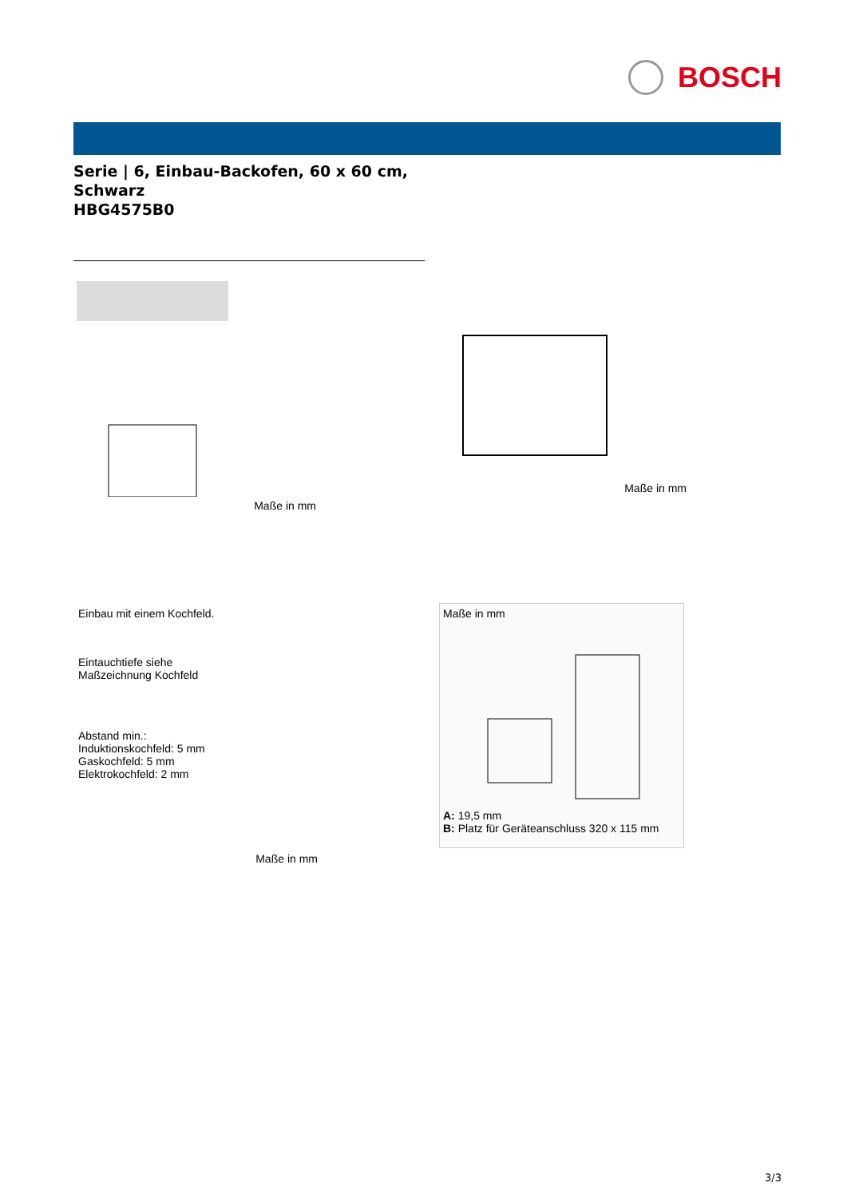BOSCH
Serie | 6, Einbau-Backofen, 60 x 60 cm,
Schwarz
HBG4575B0
Maße in mm
Maße in mm
Einbau mit einem Kochfeld.
Eintauchtiefe siehe
Maßzeichnung Kochfeld
Abstand min.:
Induktionskochfeld: 5 mm
Gaskochfeld: 5 mm
Elektrokochfeld: 2 mm
Maße in mm
Maße in mm
A: 19,5 mm
B: Platz für Geräteanschluss 320 x 115 mm
3/3